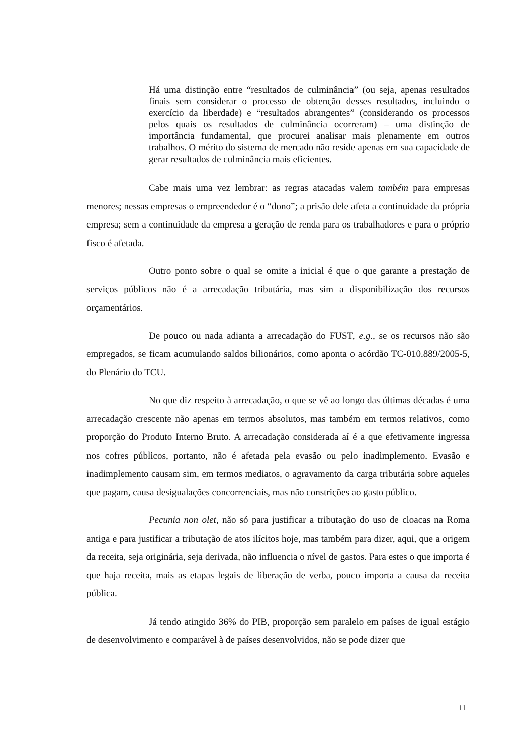Há uma distinção entre “resultados de culminância” (ou seja, apenas resultados finais sem considerar o processo de obtenção desses resultados, incluindo o exercício da liberdade) e “resultados abrangentes” (considerando os processos pelos quais os resultados de culminância ocorreram) – uma distinção de importância fundamental, que procurei analisar mais plenamente em outros trabalhos. O mérito do sistema de mercado não reside apenas em sua capacidade de gerar resultados de culminância mais eficientes.
Cabe mais uma vez lembrar: as regras atacadas valem também para empresas menores; nessas empresas o empreendedor é o “dono”; a prisão dele afeta a continuidade da própria empresa; sem a continuidade da empresa a geração de renda para os trabalhadores e para o próprio fisco é afetada.
Outro ponto sobre o qual se omite a inicial é que o que garante a prestação de serviços públicos não é a arrecadação tributária, mas sim a disponibilização dos recursos orçamentários.
De pouco ou nada adianta a arrecadação do FUST, e.g., se os recursos não são empregados, se ficam acumulando saldos bilionários, como aponta o acórdão TC-010.889/2005-5, do Plenário do TCU.
No que diz respeito à arrecadação, o que se vê ao longo das últimas décadas é uma arrecadação crescente não apenas em termos absolutos, mas também em termos relativos, como proporção do Produto Interno Bruto. A arrecadação considerada aí é a que efetivamente ingressa nos cofres públicos, portanto, não é afetada pela evasão ou pelo inadimplemento. Evasão e inadimplemento causam sim, em termos mediatos, o agravamento da carga tributária sobre aqueles que pagam, causa desigualações concorrenciais, mas não constrições ao gasto público.
Pecunia non olet, não só para justificar a tributação do uso de cloacas na Roma antiga e para justificar a tributação de atos ilícitos hoje, mas também para dizer, aqui, que a origem da receita, seja originária, seja derivada, não influencia o nível de gastos. Para estes o que importa é que haja receita, mais as etapas legais de liberação de verba, pouco importa a causa da receita pública.
Já tendo atingido 36% do PIB, proporção sem paralelo em países de igual estágio de desenvolvimento e comparável à de países desenvolvidos, não se pode dizer que
11